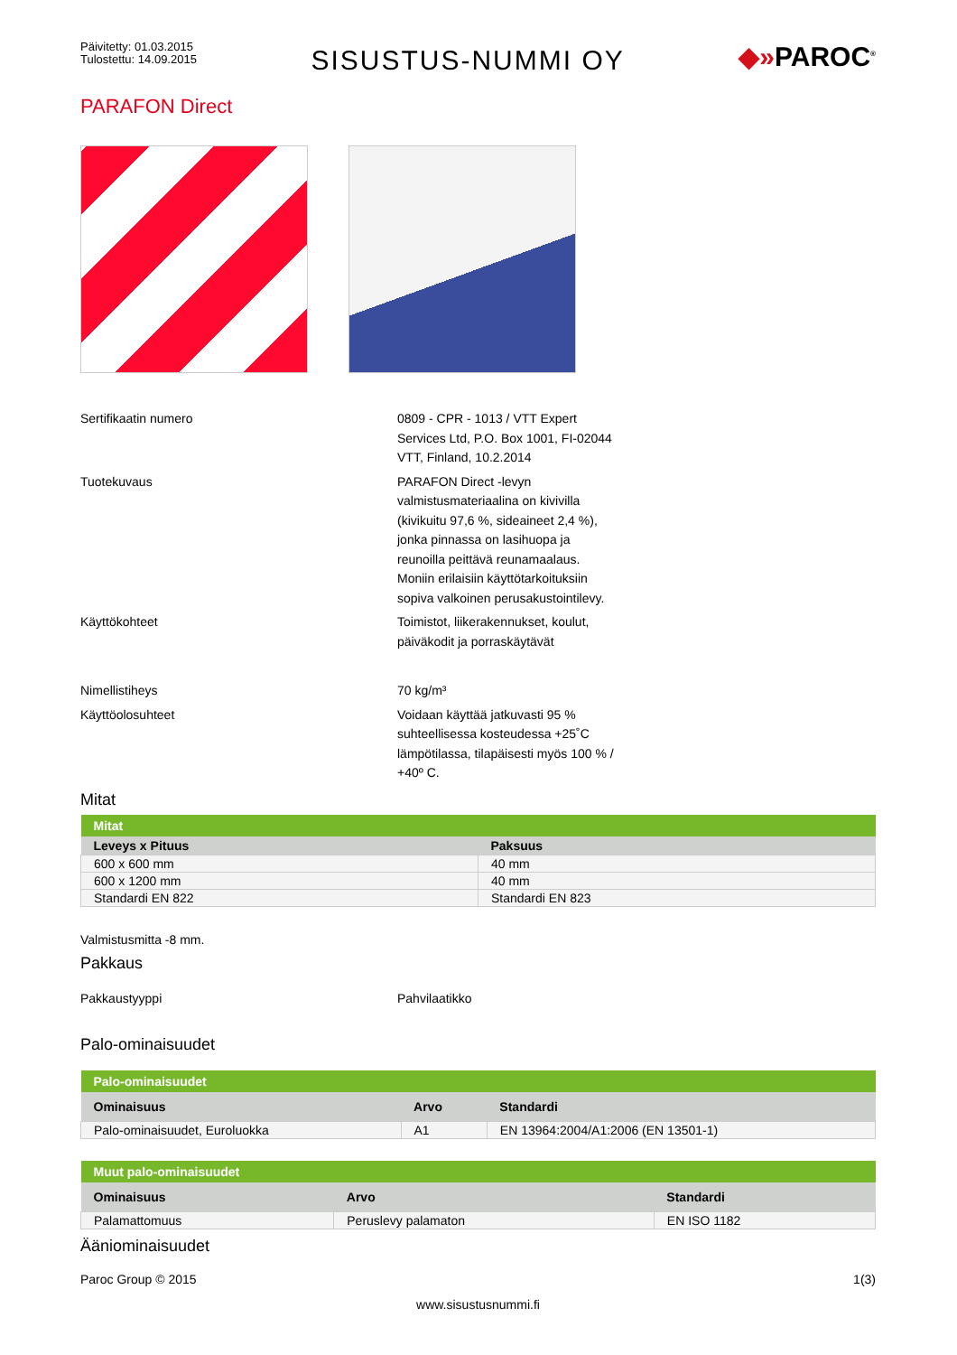Päivitetty: 01.03.2015
Tulostettu: 14.09.2015
SISUSTUS-NUMMI OY
◆»PAROC<sup>®</sup>
PARAFON Direct
Sertifikaatin numero 0809 - CPR - 1013 / VTT Expert Services Ltd, P.O. Box 1001, FI-02044 VTT, Finland, 10.2.2014
Tuotekuvaus PARAFON Direct -levyn valmistusmateriaalina on kivivilla (kivikuitu 97,6 %, sideaineet 2,4 %), jonka pinnassa on lasihuopa ja reunoilla peittävä reunamaalaus. Moniin erilaisiin käyttötarkoituksiin sopiva valkoinen perusakustointilevy.
Käyttökohteet Toimistot, liikerakennukset, koulut, päiväkodit ja porraskäytävät
Nimellistiheys 70 kg/m³
Käyttöolosuhteet Voidaan käyttää jatkuvasti 95 % suhteellisessa kosteudessa +25˚C lämpötilassa, tilapäisesti myös 100 % / +40º C.
Mitat
| Mitat | |
| --- | --- |
| Leveys x Pituus | Paksuus |
| 600 x 600 mm | 40 mm |
| 600 x 1200 mm | 40 mm |
| Standardi EN 822 | Standardi EN 823 |
Valmistusmitta -8 mm.
Pakkaus
Pakkaustyyppi Pahvilaatikko
Palo-ominaisuudet
| Palo-ominaisuudet | | |
| --- | --- | --- |
| Ominaisuus | Arvo | Standardi |
| Palo-ominaisuudet, Euroluokka | A1 | EN 13964:2004/A1:2006 (EN 13501-1) |
| Muut palo-ominaisuudet | | |
| --- | --- | --- |
| Ominaisuus | Arvo | Standardi |
| Palamattomuus | Peruslevy palamaton | EN ISO 1182 |
Ääniominaisuudet
Paroc Group © 2015 1(3)
www.sisustusnummi.fi